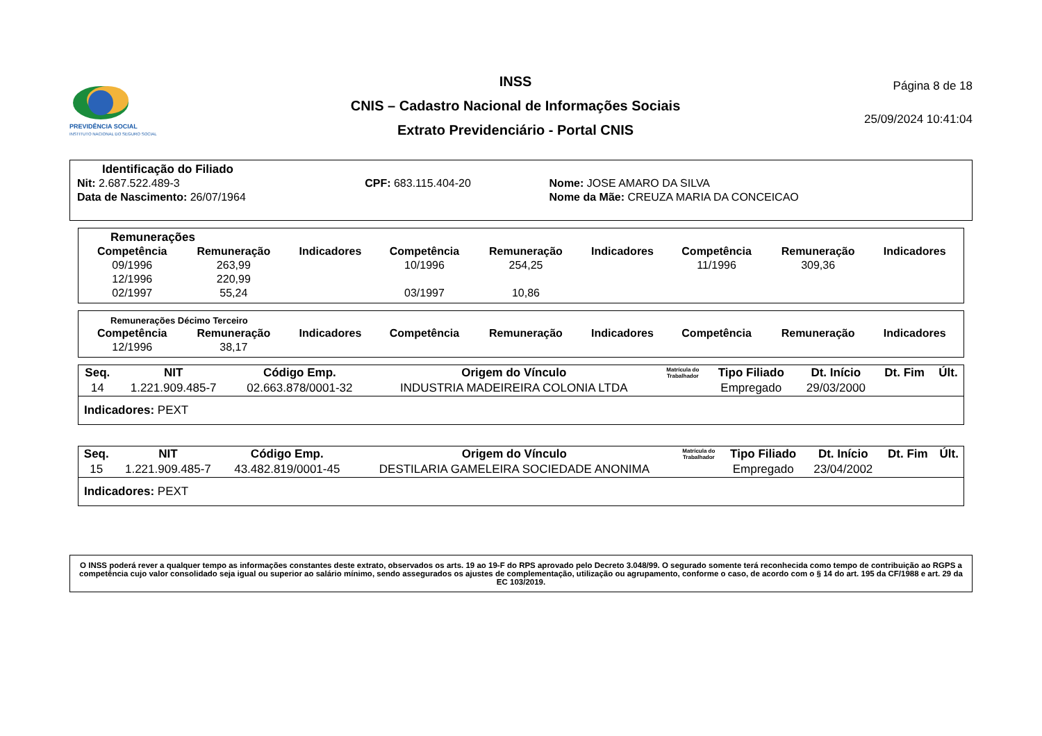PREVIDÊNCIA SOCIAL
INSTITUTO NACIONAL DO SEGURO SOCIAL
INSS
CNIS – Cadastro Nacional de Informações Sociais
Extrato Previdenciário - Portal CNIS
Página 8 de 18
25/09/2024 10:41:04
Identificação do Filiado
| Nit: 2.687.522.489-3 | CPF: 683.115.404-20 | Nome: JOSE AMARO DA SILVA |
| Data de Nascimento: 26/07/1964 | | Nome da Mãe: CREUZA MARIA DA CONCEICAO |
Remunerações
| Competência | Remuneração | Indicadores | Competência | Remuneração | Indicadores | Competência | Remuneração | Indicadores |
| --- | --- | --- | --- | --- | --- | --- | --- | --- |
| 09/1996 | 263,99 | | 10/1996 | 254,25 | | 11/1996 | 309,36 | |
| 12/1996 | 220,99 | | | | | | | |
| 02/1997 | 55,24 | | 03/1997 | 10,86 | | | | |
Remunerações Décimo Terceiro
| Competência | Remuneração | Indicadores | Competência | Remuneração | Indicadores | Competência | Remuneração | Indicadores |
| --- | --- | --- | --- | --- | --- | --- | --- | --- |
| 12/1996 | 38,17 | | | | | | | |
| Seq. | NIT | Código Emp. | Origem do Vínculo | Matrícula do Trabalhador | Tipo Filiado | Dt. Início | Dt. Fim | Últ. |
| --- | --- | --- | --- | --- | --- | --- | --- | --- |
| 14 | 1.221.909.485-7 | 02.663.878/0001-32 | INDUSTRIA MADEIREIRA COLONIA LTDA | | Empregado | 29/03/2000 | | |
| Indicadores: PEXT | | | | | | | | |
| Seq. | NIT | Código Emp. | Origem do Vínculo | Matrícula do Trabalhador | Tipo Filiado | Dt. Início | Dt. Fim | Últ. |
| --- | --- | --- | --- | --- | --- | --- | --- | --- |
| 15 | 1.221.909.485-7 | 43.482.819/0001-45 | DESTILARIA GAMELEIRA SOCIEDADE ANONIMA | | Empregado | 23/04/2002 | | |
| Indicadores: PEXT | | | | | | | | |
O INSS poderá rever a qualquer tempo as informações constantes deste extrato, observados os arts. 19 ao 19-F do RPS aprovado pelo Decreto 3.048/99. O segurado somente terá reconhecida como tempo de contribuição ao RGPS a competência cujo valor consolidado seja igual ou superior ao salário mínimo, sendo assegurados os ajustes de complementação, utilização ou agrupamento, conforme o caso, de acordo com o § 14 do art. 195 da CF/1988 e art. 29 da EC 103/2019.